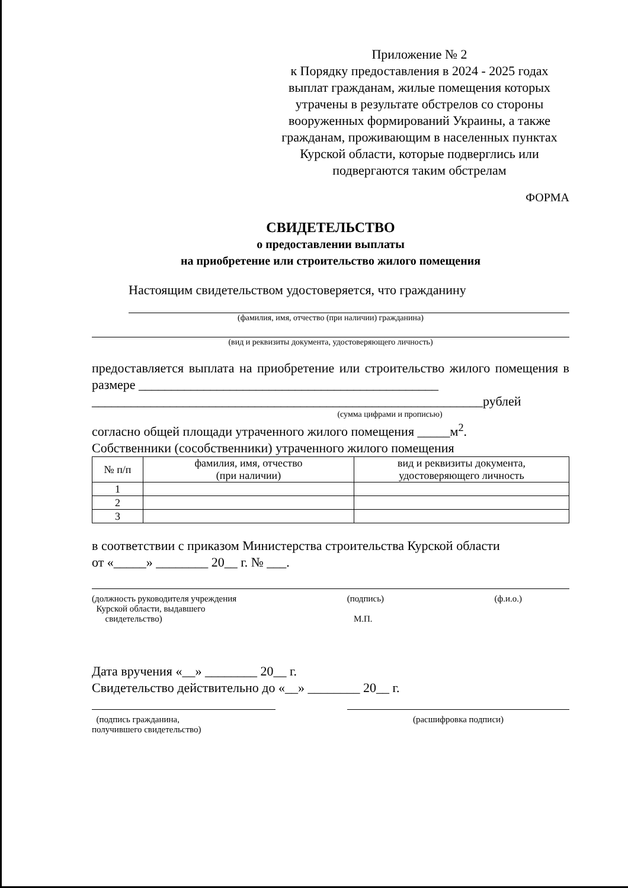Приложение № 2
к Порядку предоставления в 2024 - 2025 годах выплат гражданам, жилые помещения которых утрачены в результате обстрелов со стороны вооруженных формирований Украины, а также гражданам, проживающим в населенных пунктах Курской области, которые подверглись или подвергаются таким обстрелам
ФОРМА
СВИДЕТЕЛЬСТВО
о предоставлении выплаты
на приобретение или строительство жилого помещения
Настоящим свидетельством удостоверяется, что гражданину
(фамилия, имя, отчество (при наличии) гражданина)
(вид и реквизиты документа, удостоверяющего личность)
предоставляется выплата на приобретение или строительство жилого помещения в размере ______________________________________________
____________________________________________________________рублей
(сумма цифрами и прописью)
согласно общей площади утраченного жилого помещения _____м<sup>2</sup>.
Собственники (сособственники) утраченного жилого помещения
| № п/п | фамилия, имя, отчество (при наличии) | вид и реквизиты документа, удостоверяющего личность |
| --- | --- | --- |
| 1 | | |
| 2 | | |
| 3 | | |
в соответствии с приказом Министерства строительства Курской области
от «_____» ________ 20__ г. № ___.
(должность руководителя учреждения
Курской области, выдавшего
свидетельство)
(подпись)
М.П.
(ф.и.о.)
Дата вручения «__» ________ 20__ г.
Свидетельство действительно до «__» ________ 20__ г.
(подпись гражданина,
получившего свидетельство)
(расшифровка подписи)